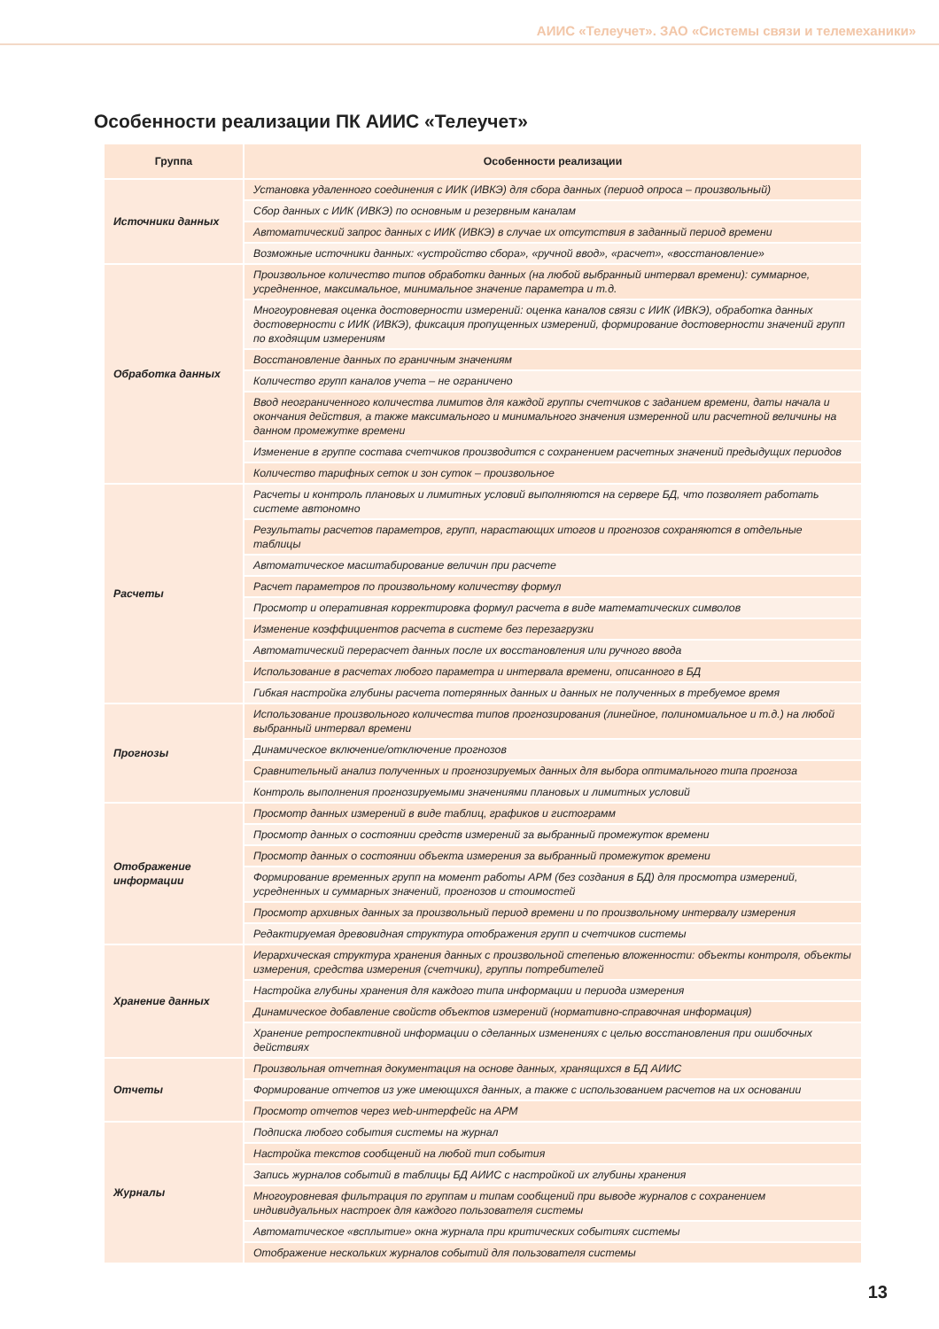АИИС «Телеучет». ЗАО «Системы связи и телемеханики»
Особенности реализации ПК АИИС «Телеучет»
| Группа | Особенности реализации |
| --- | --- |
| Источники данных | Установка удаленного соединения с ИИК (ИВКЭ) для сбора данных (период опроса – произвольный) |
| | Сбор данных с ИИК (ИВКЭ) по основным и резервным каналам |
| | Автоматический запрос данных с ИИК (ИВКЭ) в случае их отсутствия в заданный период времени |
| | Возможные источники данных: «устройство сбора», «ручной ввод», «расчет», «восстановление» |
| Обработка данных | Произвольное количество типов обработки данных (на любой выбранный интервал времени): суммарное, усредненное, максимальное, минимальное значение параметра и т.д. |
| | Многоуровневая оценка достоверности измерений: оценка каналов связи с ИИК (ИВКЭ), обработка данных достоверности с ИИК (ИВКЭ), фиксация пропущенных измерений, формирование достоверности значений групп по входящим измерениям |
| | Восстановление данных по граничным значениям |
| | Количество групп каналов учета – не ограничено |
| | Ввод неограниченного количества лимитов для каждой группы счетчиков с заданием времени, даты начала и окончания действия, а также максимального и минимального значения измеренной или расчетной величины на данном промежутке времени |
| | Изменение в группе состава счетчиков производится с сохранением расчетных значений предыдущих периодов |
| | Количество тарифных сеток и зон суток – произвольное |
| Расчеты | Расчеты и контроль плановых и лимитных условий выполняются на сервере БД, что позволяет работать системе автономно |
| | Результаты расчетов параметров, групп, нарастающих итогов и прогнозов сохраняются в отдельные таблицы |
| | Автоматическое масштабирование величин при расчете |
| | Расчет параметров по произвольному количеству формул |
| | Просмотр и оперативная корректировка формул расчета в виде математических символов |
| | Изменение коэффициентов расчета в системе без перезагрузки |
| | Автоматический перерасчет данных после их восстановления или ручного ввода |
| | Использование в расчетах любого параметра и интервала времени, описанного в БД |
| | Гибкая настройка глубины расчета потерянных данных и данных не полученных в требуемое время |
| Прогнозы | Использование произвольного количества типов прогнозирования (линейное, полиномиальное и т.д.) на любой выбранный интервал времени |
| | Динамическое включение/отключение прогнозов |
| | Сравнительный анализ полученных и прогнозируемых данных для выбора оптимального типа прогноза |
| | Контроль выполнения прогнозируемыми значениями плановых и лимитных условий |
| Отображение информации | Просмотр данных измерений в виде таблиц, графиков и гистограмм |
| | Просмотр данных о состоянии средств измерений за выбранный промежуток времени |
| | Просмотр данных о состоянии объекта измерения за выбранный промежуток времени |
| | Формирование временных групп на момент работы АРМ (без создания в БД) для просмотра измерений, усредненных и суммарных значений, прогнозов и стоимостей |
| | Просмотр архивных данных за произвольный период времени и по произвольному интервалу измерения |
| | Редактируемая древовидная структура отображения групп и счетчиков системы |
| Хранение данных | Иерархическая структура хранения данных с произвольной степенью вложенности: объекты контроля, объекты измерения, средства измерения (счетчики), группы потребителей |
| | Настройка глубины хранения для каждого типа информации и периода измерения |
| | Динамическое добавление свойств объектов измерений (нормативно-справочная информация) |
| | Хранение ретроспективной информации о сделанных изменениях с целью восстановления при ошибочных действиях |
| Отчеты | Произвольная отчетная документация на основе данных, хранящихся в БД АИИС |
| | Формирование отчетов из уже имеющихся данных, а также с использованием расчетов на их основании |
| | Просмотр отчетов через web-интерфейс на АРМ |
| Журналы | Подписка любого события системы на журнал |
| | Настройка текстов сообщений на любой тип события |
| | Запись журналов событий в таблицы БД АИИС с настройкой их глубины хранения |
| | Многоуровневая фильтрация по группам и типам сообщений при выводе журналов с сохранением индивидуальных настроек для каждого пользователя системы |
| | Автоматическое «всплытие» окна журнала при критических событиях системы |
| | Отображение нескольких журналов событий для пользователя системы |
13